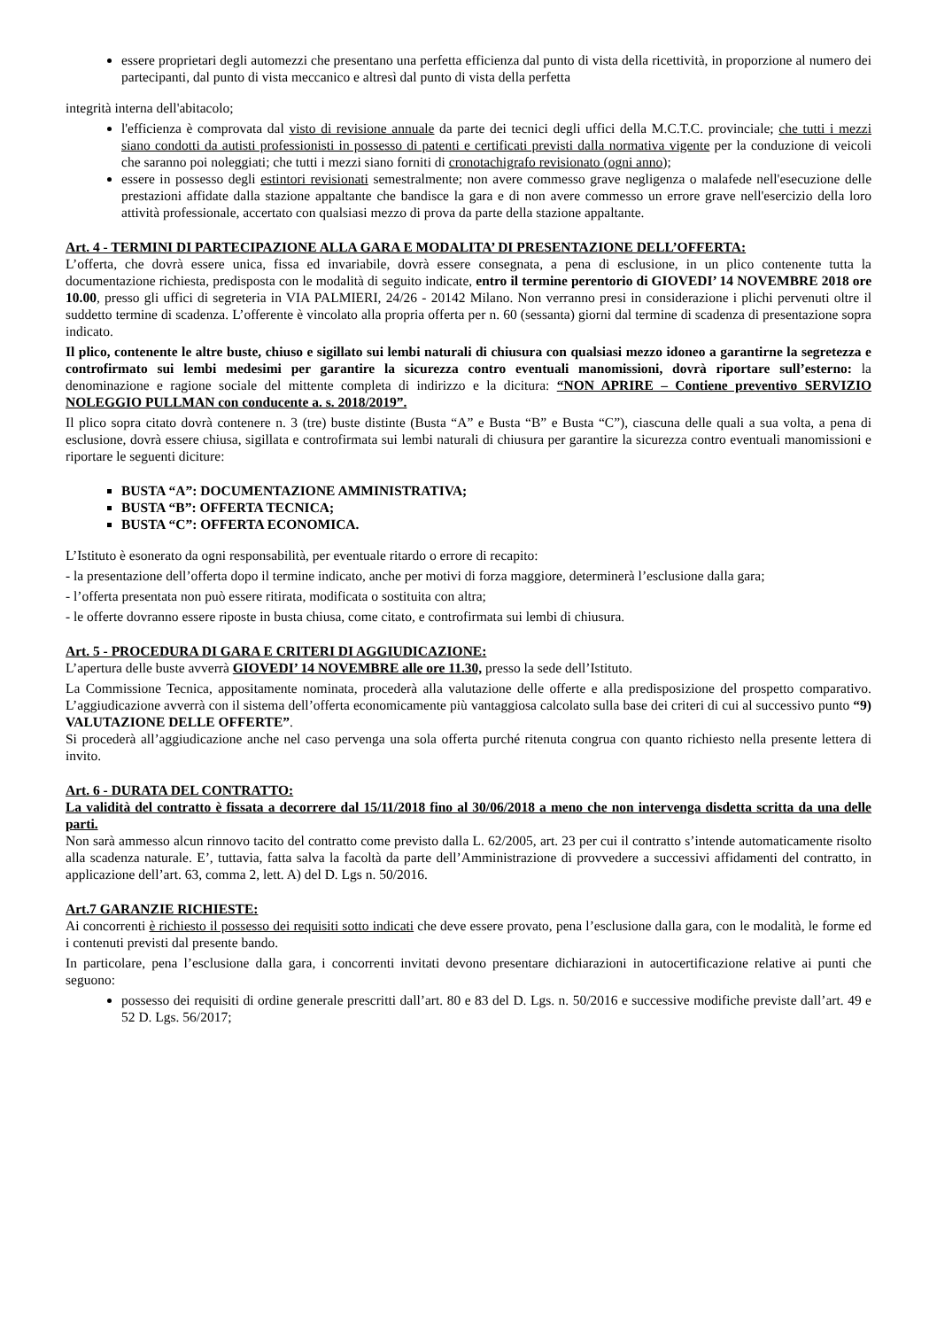essere proprietari degli automezzi che presentano una perfetta efficienza dal punto di vista della ricettività, in proporzione al numero dei partecipanti, dal punto di vista meccanico e altresì dal punto di vista della perfetta
integrità interna dell'abitacolo;
l'efficienza è comprovata dal visto di revisione annuale da parte dei tecnici degli uffici della M.C.T.C. provinciale; che tutti i mezzi siano condotti da autisti professionisti in possesso di patenti e certificati previsti dalla normativa vigente per la conduzione di veicoli che saranno poi noleggiati; che tutti i mezzi siano forniti di cronotachigrafo revisionato (ogni anno);
essere in possesso degli estintori revisionati semestralmente; non avere commesso grave negligenza o malafede nell'esecuzione delle prestazioni affidate dalla stazione appaltante che bandisce la gara e di non avere commesso un errore grave nell'esercizio della loro attività professionale, accertato con qualsiasi mezzo di prova da parte della stazione appaltante.
Art. 4 - TERMINI DI PARTECIPAZIONE ALLA GARA E MODALITA’ DI PRESENTAZIONE DELL’OFFERTA:
L’offerta, che dovrà essere unica, fissa ed invariabile, dovrà essere consegnata, a pena di esclusione, in un plico contenente tutta la documentazione richiesta, predisposta con le modalità di seguito indicate, entro il termine perentorio di GIOVEDI’ 14 NOVEMBRE 2018 ore 10.00, presso gli uffici di segreteria in VIA PALMIERI, 24/26 - 20142 Milano. Non verranno presi in considerazione i plichi pervenuti oltre il suddetto termine di scadenza. L’offerente è vincolato alla propria offerta per n. 60 (sessanta) giorni dal termine di scadenza di presentazione sopra indicato.
Il plico, contenente le altre buste, chiuso e sigillato sui lembi naturali di chiusura con qualsiasi mezzo idoneo a garantirne la segretezza e controfirmato sui lembi medesimi per garantire la sicurezza contro eventuali manomissioni, dovrà riportare sull’esterno: la denominazione e ragione sociale del mittente completa di indirizzo e la dicitura: “NON APRIRE – Contiene preventivo SERVIZIO NOLEGGIO PULLMAN con conducente a. s. 2018/2019”.
Il plico sopra citato dovrà contenere n. 3 (tre) buste distinte (Busta “A” e Busta “B” e Busta “C”), ciascuna delle quali a sua volta, a pena di esclusione, dovrà essere chiusa, sigillata e controfirmata sui lembi naturali di chiusura per garantire la sicurezza contro eventuali manomissioni e riportare le seguenti diciture:
BUSTA “A”: DOCUMENTAZIONE AMMINISTRATIVA;
BUSTA “B”: OFFERTA TECNICA;
BUSTA “C”: OFFERTA ECONOMICA.
L’Istituto è esonerato da ogni responsabilità, per eventuale ritardo o errore di recapito:
- la presentazione dell’offerta dopo il termine indicato, anche per motivi di forza maggiore, determinerà l’esclusione dalla gara;
- l’offerta presentata non può essere ritirata, modificata o sostituita con altra;
- le offerte dovranno essere riposte in busta chiusa, come citato, e controfirmata sui lembi di chiusura.
Art. 5 - PROCEDURA DI GARA E CRITERI DI AGGIUDICAZIONE:
L’apertura delle buste avverrà GIOVEDI’ 14 NOVEMBRE alle ore 11.30, presso la sede dell’Istituto.
La Commissione Tecnica, appositamente nominata, procederà alla valutazione delle offerte e alla predisposizione del prospetto comparativo. L’aggiudicazione avverrà con il sistema dell’offerta economicamente più vantaggiosa calcolato sulla base dei criteri di cui al successivo punto “9) VALUTAZIONE DELLE OFFERTE”.
Si procederà all’aggiudicazione anche nel caso pervenga una sola offerta purché ritenuta congrua con quanto richiesto nella presente lettera di invito.
Art. 6 - DURATA DEL CONTRATTO:
La validità del contratto è fissata a decorrere dal 15/11/2018 fino al 30/06/2018 a meno che non intervenga disdetta scritta da una delle parti.
Non sarà ammesso alcun rinnovo tacito del contratto come previsto dalla L. 62/2005, art. 23 per cui il contratto s’intende automaticamente risolto alla scadenza naturale. E’, tuttavia, fatta salva la facoltà da parte dell’Amministrazione di provvedere a successivi affidamenti del contratto, in applicazione dell’art. 63, comma 2, lett. A) del D. Lgs n. 50/2016.
Art.7 GARANZIE RICHIESTE:
Ai concorrenti è richiesto il possesso dei requisiti sotto indicati che deve essere provato, pena l’esclusione dalla gara, con le modalità, le forme ed i contenuti previsti dal presente bando.
In particolare, pena l’esclusione dalla gara, i concorrenti invitati devono presentare dichiarazioni in autocertificazione relative ai punti che seguono:
possesso dei requisiti di ordine generale prescritti dall’art. 80 e 83 del D. Lgs. n. 50/2016 e successive modifiche previste dall’art. 49 e 52 D. Lgs. 56/2017;